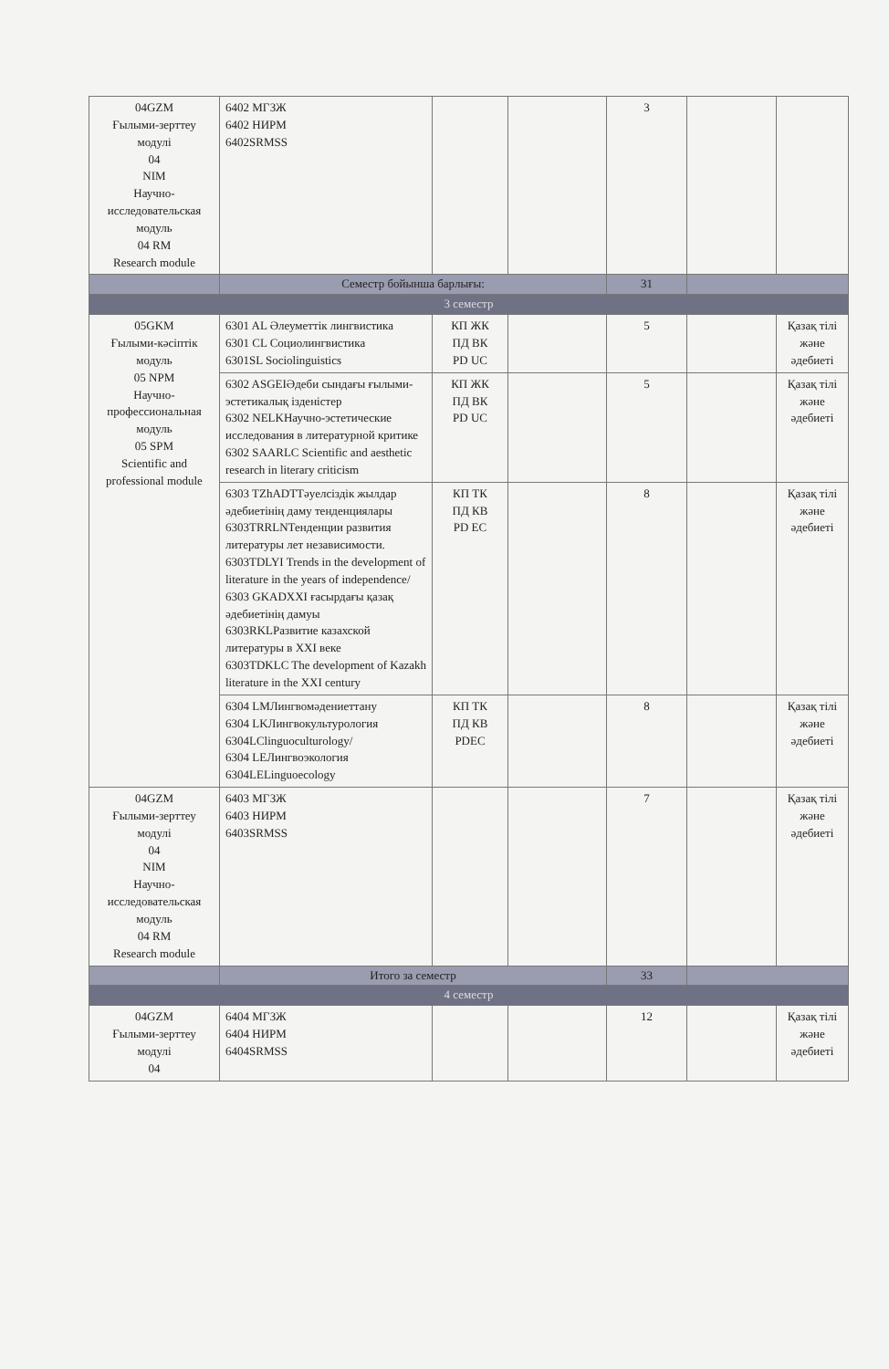| 04GZM Ғылыми-зерттеу модулі 04 NIM Научно-исследовательская модуль 04 RM Research module | 6402 МГЗЖ 6402 НИРМ 6402SRMSS | | | 3 | | |
| | Семестр бойынша барлығы: | | | 31 | | |
| 3 семестр | | | | | | |
| 05GKM Ғылыми-кәсіптік модуль 05 NPM Научно-профессиональная модуль 05 SPM Scientific and professional module | 6301 AL Әлеуметтік лингвистика 6301 CL Социолингвистика 6301SL Sociolinguistics | КП ЖК ПД ВК PD UC | | 5 | | Қазақ тілі және әдебиеті |
| | 6302 ASGEIӘдеби сындағы ғылыми-эстетикалық ізденістер 6302 NELKНаучно-эстетические исследования в литературной критике 6302 SAARLC Scientific and aesthetic research in literary criticism | КП ЖК ПД ВК PD UC | | 5 | | Қазақ тілі және әдебиеті |
| | 6303 TZhADTТәуелсіздік жылдар әдебиетінің даму тенденциялары 6303TRRLNТенденции развития литературы лет независимости. 6303TDLYI Trends in the development of literature in the years of independence/ 6303 GKADXXI ғасырдағы қазақ әдебиетінің дамуы 6303RKLРазвитие казахской литературы в XXI веке 6303TDKLC The development of Kazakh literature in the XXI century | КП ТК ПД КВ PD EC | | 8 | | Қазақ тілі және әдебиеті |
| | 6304 LMЛингвомәдениеттану 6304 LKЛингвокультурология 6304LClinguoculturology/ 6304 LEЛингвоэкология 6304LELinguoecology | КП ТК ПД КВ PDEC | | 8 | | Қазақ тілі және әдебиеті |
| 04GZM Ғылыми-зерттеу модулі 04 NIM Научно-иcследовательская модуль 04 RM Research module | 6403 МГЗЖ 6403 НИРМ 6403SRMSS | | | 7 | | Қазақ тілі және әдебиеті |
| | Итого за семестр | | | 33 | | |
| 4 семестр | | | | | | |
| 04GZM Ғылыми-зерттеу модулі 04 | 6404 МГЗЖ 6404 НИРМ 6404SRMSS | | | 12 | | Қазақ тілі және әдебиеті |